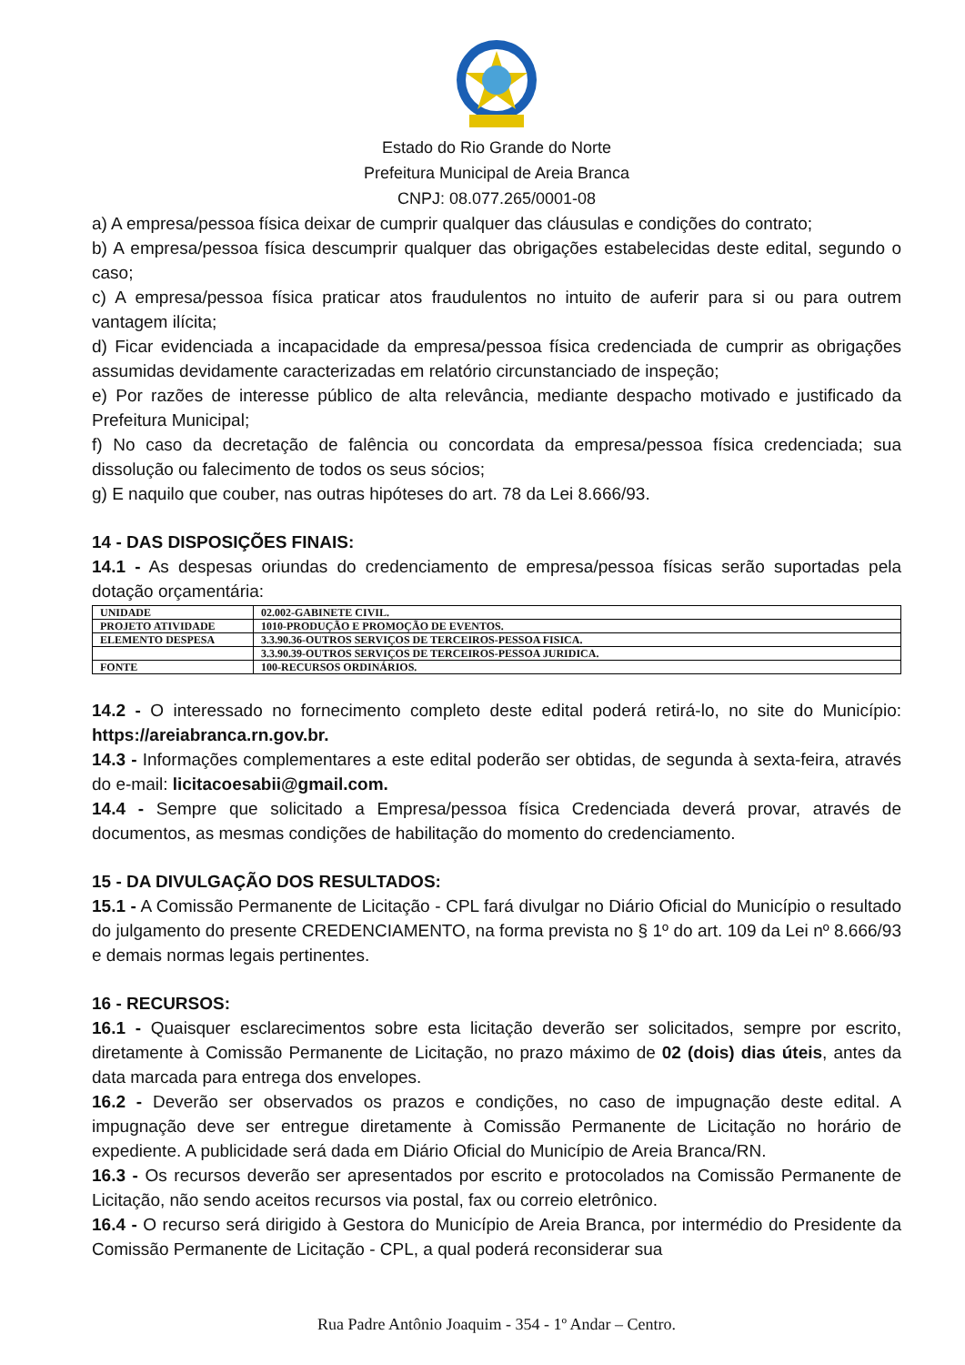Estado do Rio Grande do Norte
Prefeitura Municipal de Areia Branca
CNPJ: 08.077.265/0001-08
a) A empresa/pessoa física deixar de cumprir qualquer das cláusulas e condições do contrato;
b) A empresa/pessoa física descumprir qualquer das obrigações estabelecidas deste edital, segundo o caso;
c) A empresa/pessoa física praticar atos fraudulentos no intuito de auferir para si ou para outrem vantagem ilícita;
d) Ficar evidenciada a incapacidade da empresa/pessoa física credenciada de cumprir as obrigações assumidas devidamente caracterizadas em relatório circunstanciado de inspeção;
e) Por razões de interesse público de alta relevância, mediante despacho motivado e justificado da Prefeitura Municipal;
f) No caso da decretação de falência ou concordata da empresa/pessoa física credenciada; sua dissolução ou falecimento de todos os seus sócios;
g) E naquilo que couber, nas outras hipóteses do art. 78 da Lei 8.666/93.
14 - DAS DISPOSIÇÕES FINAIS:
14.1 - As despesas oriundas do credenciamento de empresa/pessoa físicas serão suportadas pela dotação orçamentária:
| UNIDADE | 02.002-GABINETE CIVIL. |
| PROJETO ATIVIDADE | 1010-PRODUÇÃO E PROMOÇÃO DE EVENTOS. |
| ELEMENTO DESPESA | 3.3.90.36-OUTROS SERVIÇOS DE TERCEIROS-PESSOA FISICA. |
| | 3.3.90.39-OUTROS SERVIÇOS DE TERCEIROS-PESSOA JURIDICA. |
| FONTE | 100-RECURSOS ORDINÁRIOS. |
14.2 - O interessado no fornecimento completo deste edital poderá retirá-lo, no site do Município: https://areiabranca.rn.gov.br.
14.3 - Informações complementares a este edital poderão ser obtidas, de segunda à sexta-feira, através do e-mail: licitacoesabii@gmail.com.
14.4 - Sempre que solicitado a Empresa/pessoa física Credenciada deverá provar, através de documentos, as mesmas condições de habilitação do momento do credenciamento.
15 - DA DIVULGAÇÃO DOS RESULTADOS:
15.1 - A Comissão Permanente de Licitação - CPL fará divulgar no Diário Oficial do Município o resultado do julgamento do presente CREDENCIAMENTO, na forma prevista no § 1º do art. 109 da Lei nº 8.666/93 e demais normas legais pertinentes.
16 - RECURSOS:
16.1 - Quaisquer esclarecimentos sobre esta licitação deverão ser solicitados, sempre por escrito, diretamente à Comissão Permanente de Licitação, no prazo máximo de 02 (dois) dias úteis, antes da data marcada para entrega dos envelopes.
16.2 - Deverão ser observados os prazos e condições, no caso de impugnação deste edital. A impugnação deve ser entregue diretamente à Comissão Permanente de Licitação no horário de expediente. A publicidade será dada em Diário Oficial do Município de Areia Branca/RN.
16.3 - Os recursos deverão ser apresentados por escrito e protocolados na Comissão Permanente de Licitação, não sendo aceitos recursos via postal, fax ou correio eletrônico.
16.4 - O recurso será dirigido à Gestora do Município de Areia Branca, por intermédio do Presidente da Comissão Permanente de Licitação - CPL, a qual poderá reconsiderar sua
Rua Padre Antônio Joaquim - 354 - 1º Andar – Centro.